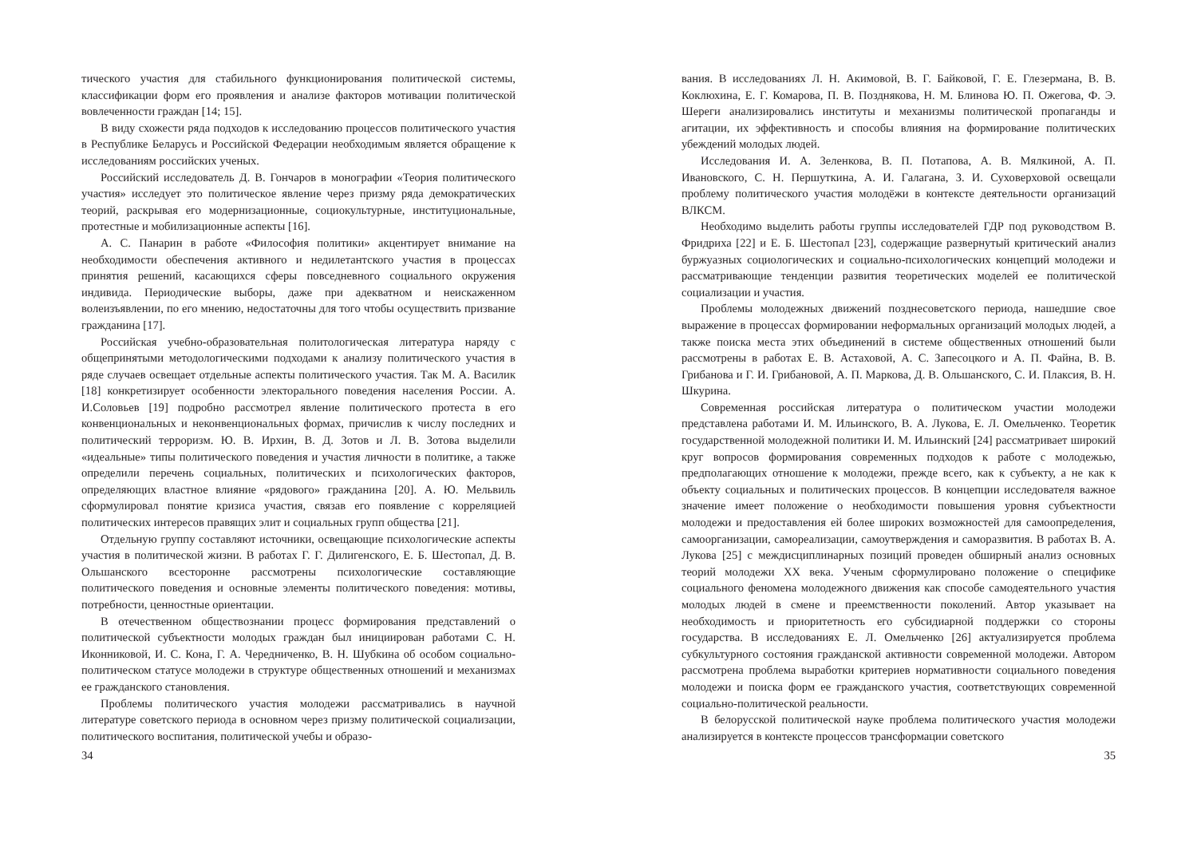тического участия для стабильного функционирования политической системы, классификации форм его проявления и анализе факторов мотивации политической вовлеченности граждан [14; 15].
В виду схожести ряда подходов к исследованию процессов политического участия в Республике Беларусь и Российской Федерации необходимым является обращение к исследованиям российских ученых.
Российский исследователь Д. В. Гончаров в монографии «Теория политического участия» исследует это политическое явление через призму ряда демократических теорий, раскрывая его модернизационные, социокультурные, институциональные, протестные и мобилизационные аспекты [16].
А. С. Панарин в работе «Философия политики» акцентирует внимание на необходимости обеспечения активного и недилетантского участия в процессах принятия решений, касающихся сферы повседневного социального окружения индивида. Периодические выборы, даже при адекватном и неискаженном волеизъявлении, по его мнению, недостаточны для того чтобы осуществить призвание гражданина [17].
Российская учебно-образовательная политологическая литература наряду с общепринятыми методологическими подходами к анализу политического участия в ряде случаев освещает отдельные аспекты политического участия. Так М. А. Василик [18] конкретизирует особенности электорального поведения населения России. А. И.Соловьев [19] подробно рассмотрел явление политического протеста в его конвенциональных и неконвенциональных формах, причислив к числу последних и политический терроризм. Ю. В. Ирхин, В. Д. Зотов и Л. В. Зотова выделили «идеальные» типы политического поведения и участия личности в политике, а также определили перечень социальных, политических и психологических факторов, определяющих властное влияние «рядового» гражданина [20]. А. Ю. Мельвиль сформулировал понятие кризиса участия, связав его появление с корреляцией политических интересов правящих элит и социальных групп общества [21].
Отдельную группу составляют источники, освещающие психологические аспекты участия в политической жизни. В работах Г. Г. Дилигенского, Е. Б. Шестопал, Д. В. Ольшанского всесторонне рассмотрены психологические составляющие политического поведения и основные элементы политического поведения: мотивы, потребности, ценностные ориентации.
В отечественном обществознании процесс формирования представлений о политической субъектности молодых граждан был инициирован работами С. Н. Иконниковой, И. С. Кона, Г. А. Чередниченко, В. Н. Шубкина об особом социально-политическом статусе молодежи в структуре общественных отношений и механизмах ее гражданского становления.
Проблемы политического участия молодежи рассматривались в научной литературе советского периода в основном через призму политической социализации, политического воспитания, политической учебы и образо-
34
вания. В исследованиях Л. Н. Акимовой, В. Г. Байковой, Г. Е. Глезермана, В. В. Коклюхина, Е. Г. Комарова, П. В. Позднякова, Н. М. Блинова Ю. П. Ожегова, Ф. Э. Шереги анализировались институты и механизмы политической пропаганды и агитации, их эффективность и способы влияния на формирование политических убеждений молодых людей.
Исследования И. А. Зеленкова, В. П. Потапова, А. В. Мялкиной, А. П. Ивановского, С. Н. Першуткина, А. И. Галагана, З. И. Суховерховой освещали проблему политического участия молодёжи в контексте деятельности организаций ВЛКСМ.
Необходимо выделить работы группы исследователей ГДР под руководством В. Фридриха [22] и Е. Б. Шестопал [23], содержащие развернутый критический анализ буржуазных социологических и социально-психологических концепций молодежи и рассматривающие тенденции развития теоретических моделей ее политической социализации и участия.
Проблемы молодежных движений позднесоветского периода, нашедшие свое выражение в процессах формировании неформальных организаций молодых людей, а также поиска места этих объединений в системе общественных отношений были рассмотрены в работах Е. В. Астаховой, А. С. Запесоцкого и А. П. Файна, В. В. Грибанова и Г. И. Грибановой, А. П. Маркова, Д. В. Ольшанского, С. И. Плаксия, В. Н. Шкурина.
Современная российская литература о политическом участии молодежи представлена работами И. М. Ильинского, В. А. Лукова, Е. Л. Омельченко. Теоретик государственной молодежной политики И. М. Ильинский [24] рассматривает широкий круг вопросов формирования современных подходов к работе с молодежью, предполагающих отношение к молодежи, прежде всего, как к субъекту, а не как к объекту социальных и политических процессов. В концепции исследователя важное значение имеет положение о необходимости повышения уровня субъектности молодежи и предоставления ей более широких возможностей для самоопределения, самоорганизации, самореализации, самоутверждения и саморазвития. В работах В. А. Лукова [25] с междисциплинарных позиций проведен обширный анализ основных теорий молодежи XX века. Ученым сформулировано положение о специфике социального феномена молодежного движения как способе самодеятельного участия молодых людей в смене и преемственности поколений. Автор указывает на необходимость и приоритетность его субсидиарной поддержки со стороны государства. В исследованиях Е. Л. Омельченко [26] актуализируется проблема субкультурного состояния гражданской активности современной молодежи. Автором рассмотрена проблема выработки критериев нормативности социального поведения молодежи и поиска форм ее гражданского участия, соответствующих современной социально-политической реальности.
В белорусской политической науке проблема политического участия молодежи анализируется в контексте процессов трансформации советского
35